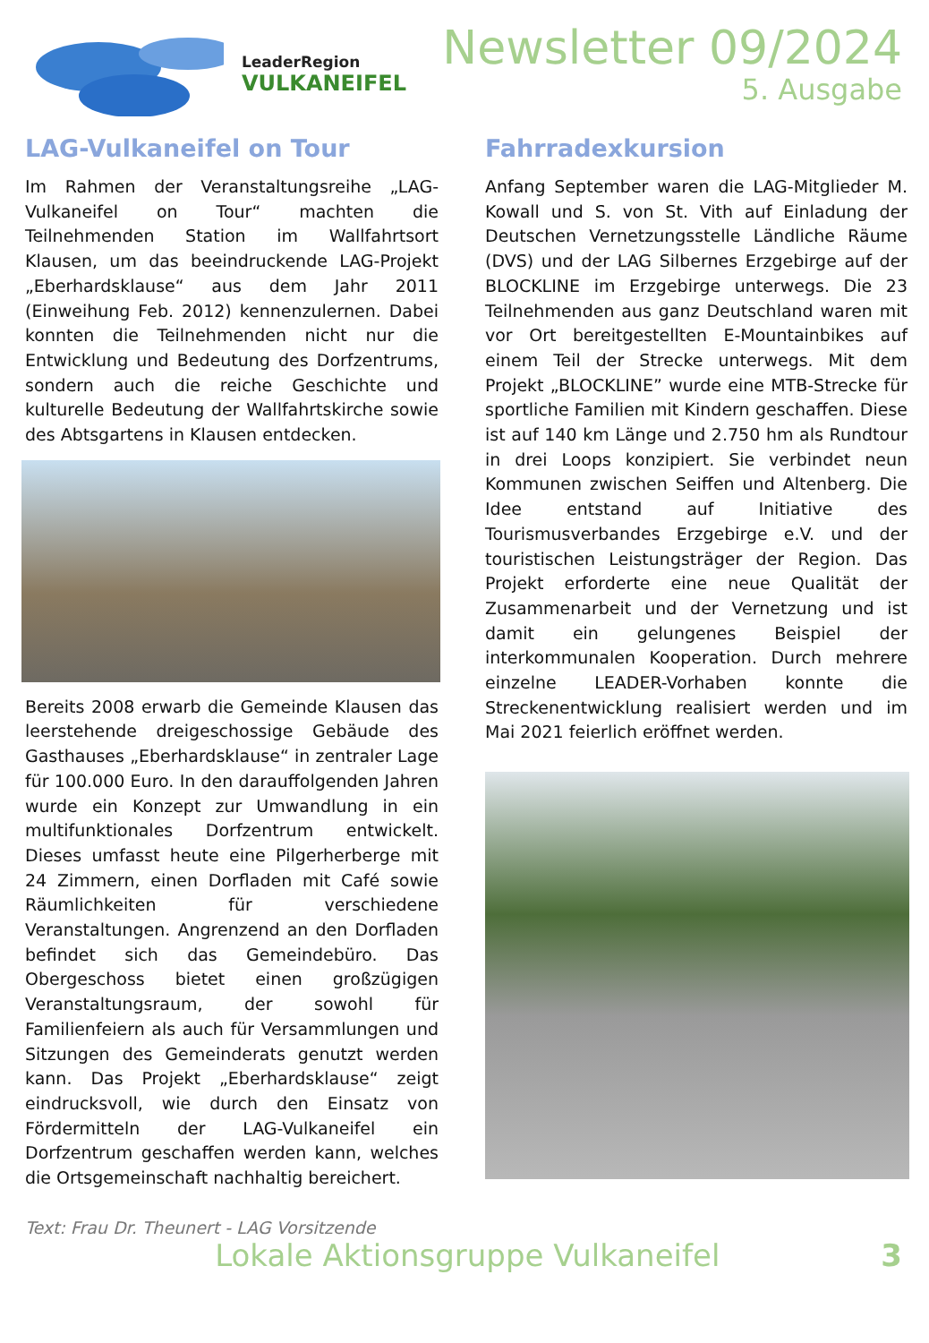LeaderRegion
VULKANEIFEL
Newsletter 09/2024
5. Ausgabe
LAG-Vulkaneifel on Tour
Im Rahmen der Veranstaltungsreihe „LAG-Vulkaneifel on Tour“ machten die Teilnehmenden Station im Wallfahrtsort Klausen, um das beeindruckende LAG-Projekt „Eberhardsklause“ aus dem Jahr 2011 (Einweihung Feb. 2012) kennenzulernen. Dabei konnten die Teilnehmenden nicht nur die Entwicklung und Bedeutung des Dorfzentrums, sondern auch die reiche Geschichte und kulturelle Bedeutung der Wallfahrtskirche sowie des Abtsgartens in Klausen entdecken.
Bereits 2008 erwarb die Gemeinde Klausen das leerstehende dreigeschossige Gebäude des Gasthauses „Eberhardsklause“ in zentraler Lage für 100.000 Euro. In den darauffolgenden Jahren wurde ein Konzept zur Umwandlung in ein multifunktionales Dorfzentrum entwickelt. Dieses umfasst heute eine Pilgerherberge mit 24 Zimmern, einen Dorfladen mit Café sowie Räumlichkeiten für verschiedene Veranstaltungen. Angrenzend an den Dorfladen befindet sich das Gemeindebüro. Das Obergeschoss bietet einen großzügigen Veranstaltungsraum, der sowohl für Familienfeiern als auch für Versammlungen und Sitzungen des Gemeinderats genutzt werden kann. Das Projekt „Eberhardsklause“ zeigt eindrucksvoll, wie durch den Einsatz von Fördermitteln der LAG-Vulkaneifel ein Dorfzentrum geschaffen werden kann, welches die Ortsgemeinschaft nachhaltig bereichert.
Fahrradexkursion
Anfang September waren die LAG-Mitglieder M. Kowall und S. von St. Vith auf Einladung der Deutschen Vernetzungsstelle Ländliche Räume (DVS) und der LAG Silbernes Erzgebirge auf der BLOCKLINE im Erzgebirge unterwegs. Die 23 Teilnehmenden aus ganz Deutschland waren mit vor Ort bereitgestellten E-Mountainbikes auf einem Teil der Strecke unterwegs. Mit dem Projekt „BLOCKLINE” wurde eine MTB-Strecke für sportliche Familien mit Kindern geschaffen. Diese ist auf 140 km Länge und 2.750 hm als Rundtour in drei Loops konzipiert. Sie verbindet neun Kommunen zwischen Seiffen und Altenberg. Die Idee entstand auf Initiative des Tourismusverbandes Erzgebirge e.V. und der touristischen Leistungsträger der Region. Das Projekt erforderte eine neue Qualität der Zusammenarbeit und der Vernetzung und ist damit ein gelungenes Beispiel der interkommunalen Kooperation. Durch mehrere einzelne LEADER-Vorhaben konnte die Streckenentwicklung realisiert werden und im Mai 2021 feierlich eröffnet werden.
Text: Frau Dr. Theunert - LAG Vorsitzende
Lokale Aktionsgruppe Vulkaneifel 3